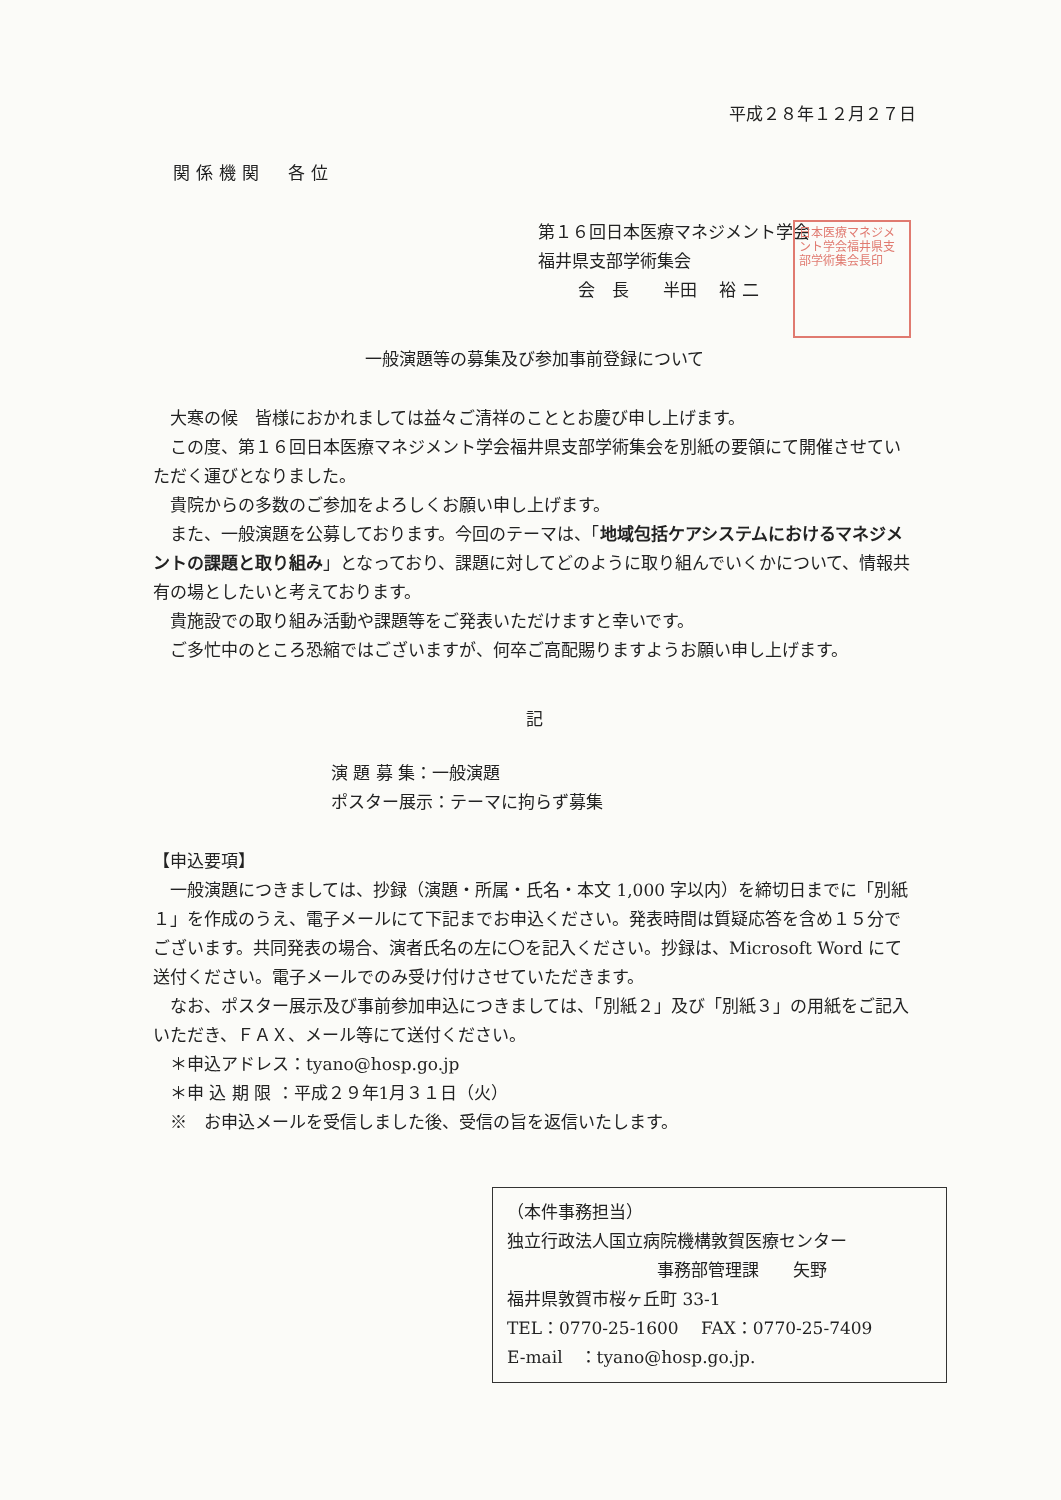平成２８年１２月２７日
関係機関　各位
第１６回日本医療マネジメント学会
福井県支部学術集会
会　長　　半田　 裕 二
日本医療マネジメント学会福井県支部学術集会長印
一般演題等の募集及び参加事前登録について
大寒の候　皆様におかれましては益々ご清祥のこととお慶び申し上げます。
この度、第１６回日本医療マネジメント学会福井県支部学術集会を別紙の要領にて開催させていただく運びとなりました。
貴院からの多数のご参加をよろしくお願い申し上げます。
また、一般演題を公募しております。今回のテーマは、「地域包括ケアシステムにおけるマネジメントの課題と取り組み」となっており、課題に対してどのように取り組んでいくかについて、情報共有の場としたいと考えております。
貴施設での取り組み活動や課題等をご発表いただけますと幸いです。
ご多忙中のところ恐縮ではございますが、何卒ご高配賜りますようお願い申し上げます。
記
演 題 募 集：一般演題
ポスター展示：テーマに拘らず募集
【申込要項】
一般演題につきましては、抄録（演題・所属・氏名・本文 1,000 字以内）を締切日までに「別紙１」を作成のうえ、電子メールにて下記までお申込ください。発表時間は質疑応答を含め１５分でございます。共同発表の場合、演者氏名の左に〇を記入ください。抄録は、Microsoft Word にて送付ください。電子メールでのみ受け付けさせていただきます。
なお、ポスター展示及び事前参加申込につきましては、「別紙２」及び「別紙３」の用紙をご記入いただき、ＦＡＸ、メール等にて送付ください。
＊申込アドレス：tyano@hosp.go.jp
＊申 込 期 限 ：平成２９年1月３１日（火）
※　お申込メールを受信しました後、受信の旨を返信いたします。
（本件事務担当）
独立行政法人国立病院機構敦賀医療センター
事務部管理課　　矢野
福井県敦賀市桜ヶ丘町 33-1
TEL：0770-25-1600　 FAX：0770-25-7409
E-mail　：tyano@hosp.go.jp.